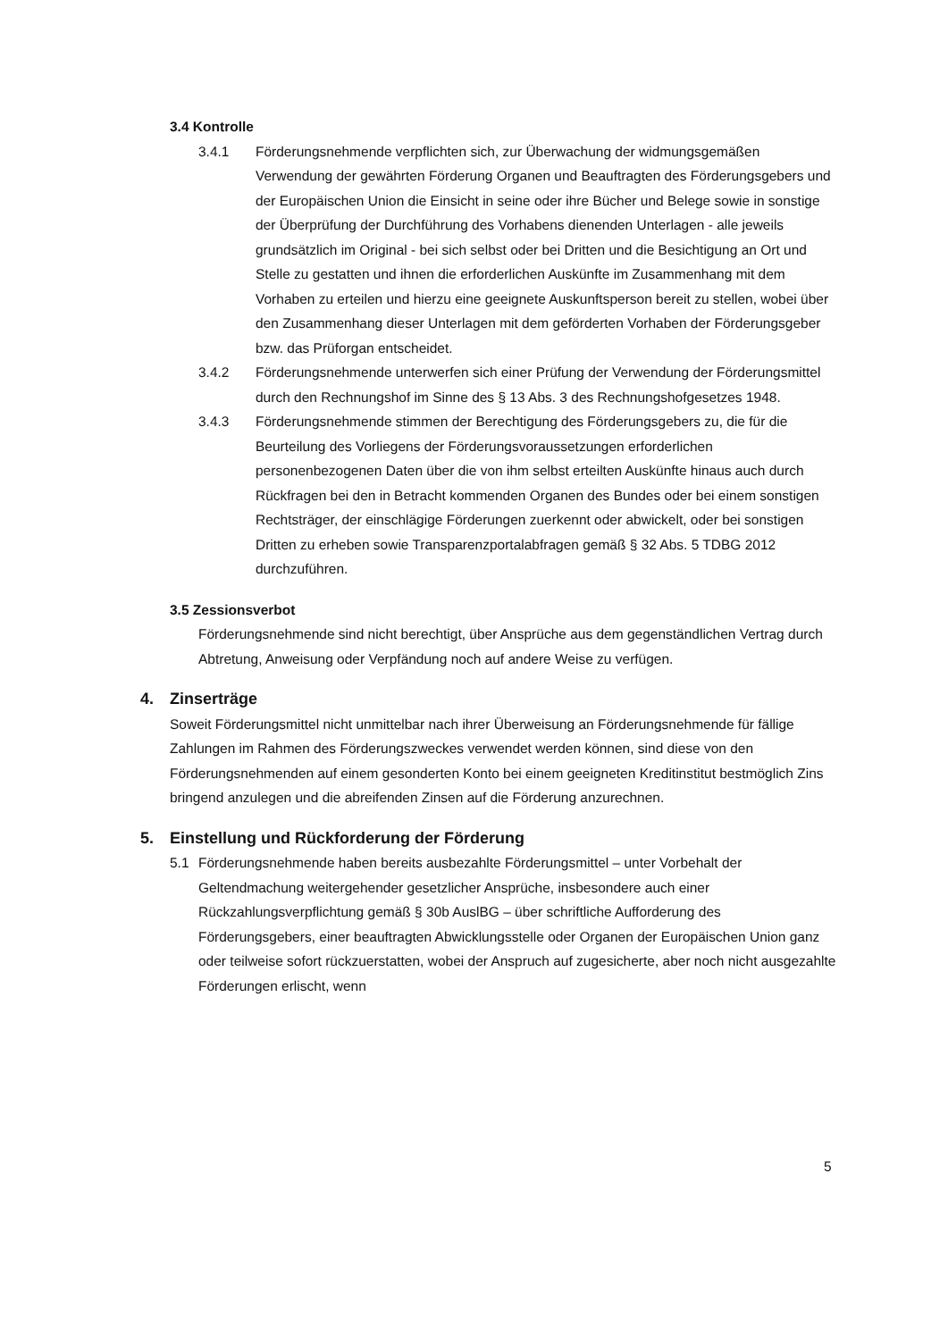3.4 Kontrolle
3.4.1 Förderungsnehmende verpflichten sich, zur Überwachung der widmungsgemäßen Verwendung der gewährten Förderung Organen und Beauftragten des Förderungsgebers und der Europäischen Union die Einsicht in seine oder ihre Bücher und Belege sowie in sonstige der Überprüfung der Durchführung des Vorhabens dienenden Unterlagen - alle jeweils grundsätzlich im Original - bei sich selbst oder bei Dritten und die Besichtigung an Ort und Stelle zu gestatten und ihnen die erforderlichen Auskünfte im Zusammenhang mit dem Vorhaben zu erteilen und hierzu eine geeignete Auskunftsperson bereit zu stellen, wobei über den Zusammenhang dieser Unterlagen mit dem geförderten Vorhaben der Förderungsgeber bzw. das Prüforgan entscheidet.
3.4.2 Förderungsnehmende unterwerfen sich einer Prüfung der Verwendung der Förderungsmittel durch den Rechnungshof im Sinne des § 13 Abs. 3 des Rechnungshofgesetzes 1948.
3.4.3 Förderungsnehmende stimmen der Berechtigung des Förderungsgebers zu, die für die Beurteilung des Vorliegens der Förderungsvoraussetzungen erforderlichen personenbezogenen Daten über die von ihm selbst erteilten Auskünfte hinaus auch durch Rückfragen bei den in Betracht kommenden Organen des Bundes oder bei einem sonstigen Rechtsträger, der einschlägige Förderungen zuerkennt oder abwickelt, oder bei sonstigen Dritten zu erheben sowie Transparenzportalabfragen gemäß § 32 Abs. 5 TDBG 2012 durchzuführen.
3.5 Zessionsverbot
Förderungsnehmende sind nicht berechtigt, über Ansprüche aus dem gegenständlichen Vertrag durch Abtretung, Anweisung oder Verpfändung noch auf andere Weise zu verfügen.
4. Zinserträge
Soweit Förderungsmittel nicht unmittelbar nach ihrer Überweisung an Förderungsnehmende für fällige Zahlungen im Rahmen des Förderungszweckes verwendet werden können, sind diese von den Förderungsnehmenden auf einem gesonderten Konto bei einem geeigneten Kreditinstitut bestmöglich Zins bringend anzulegen und die abreifenden Zinsen auf die Förderung anzurechnen.
5. Einstellung und Rückforderung der Förderung
5.1 Förderungsnehmende haben bereits ausbezahlte Förderungsmittel – unter Vorbehalt der Geltendmachung weitergehender gesetzlicher Ansprüche, insbesondere auch einer Rückzahlungsverpflichtung gemäß § 30b AuslBG – über schriftliche Aufforderung des Förderungsgebers, einer beauftragten Abwicklungsstelle oder Organen der Europäischen Union ganz oder teilweise sofort rückzuerstatten, wobei der Anspruch auf zugesicherte, aber noch nicht ausgezahlte Förderungen erlischt, wenn
5